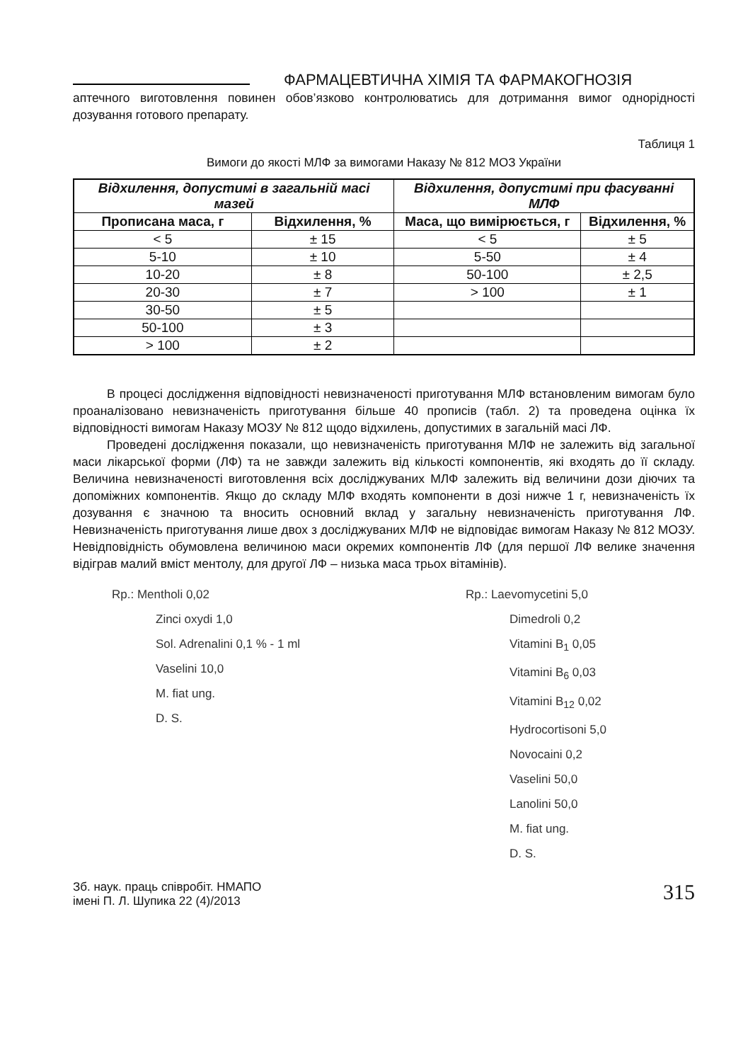ФАРМАЦЕВТИЧНА ХІМІЯ ТА ФАРМАКОГНОЗІЯ
аптечного виготовлення повинен обов’язково контролюватись для дотримання вимог однорідності дозування готового препарату.
Таблиця 1
Вимоги до якості МЛФ за вимогами Наказу № 812 МОЗ України
| Відхилення, допустимі в загальній масі мазей | | Відхилення, допустимі при фасуванні МЛФ | |
| --- | --- | --- | --- |
| Прописана маса, г | Відхилення, % | Маса, що вимірюється, г | Відхилення, % |
| < 5 | ± 15 | < 5 | ± 5 |
| 5-10 | ± 10 | 5-50 | ± 4 |
| 10-20 | ± 8 | 50-100 | ± 2,5 |
| 20-30 | ± 7 | > 100 | ± 1 |
| 30-50 | ± 5 | | |
| 50-100 | ± 3 | | |
| > 100 | ± 2 | | |
В процесі дослідження відповідності невизначеності приготування МЛФ встановленим вимогам було проаналізовано невизначеність приготування більше 40 прописів (табл. 2) та проведена оцінка їх відповідності вимогам Наказу МОЗУ № 812 щодо відхилень, допустимих в загальній масі ЛФ.
Проведені дослідження показали, що невизначеність приготування МЛФ не залежить від загальної маси лікарської форми (ЛФ) та не завжди залежить від кількості компонентів, які входять до її складу. Величина невизначеності виготовлення всіх досліджуваних МЛФ залежить від величини дози діючих та допоміжних компонентів. Якщо до складу МЛФ входять компоненти в дозі нижче 1 г, невизначеність їх дозування є значною та вносить основний вклад у загальну невизначеність приготування ЛФ. Невизначеність приготування лише двох з досліджуваних МЛФ не відповідає вимогам Наказу № 812 МОЗУ. Невідповідність обумовлена величиною маси окремих компонентів ЛФ (для першої ЛФ велике значення відіграв малий вміст ментолу, для другої ЛФ – низька маса трьох вітамінів).
Rp.: Mentholi 0,02
Zinci oxydi 1,0
Sol. Adrenalini 0,1 % - 1 ml
Vaselini 10,0
M. fiat ung.
D. S.
Rp.: Laevomycetini 5,0
Dimedroli 0,2
Vitamini B<sub>1</sub> 0,05
Vitamini B<sub>6</sub> 0,03
Vitamini B<sub>12</sub> 0,02
Hydrocortisoni 5,0
Novocaini 0,2
Vaselini 50,0
Lanolini 50,0
M. fiat ung.
D. S.
Зб. наук. праць співробіт. НМАПО
імені П. Л. Шупика 22 (4)/2013
315